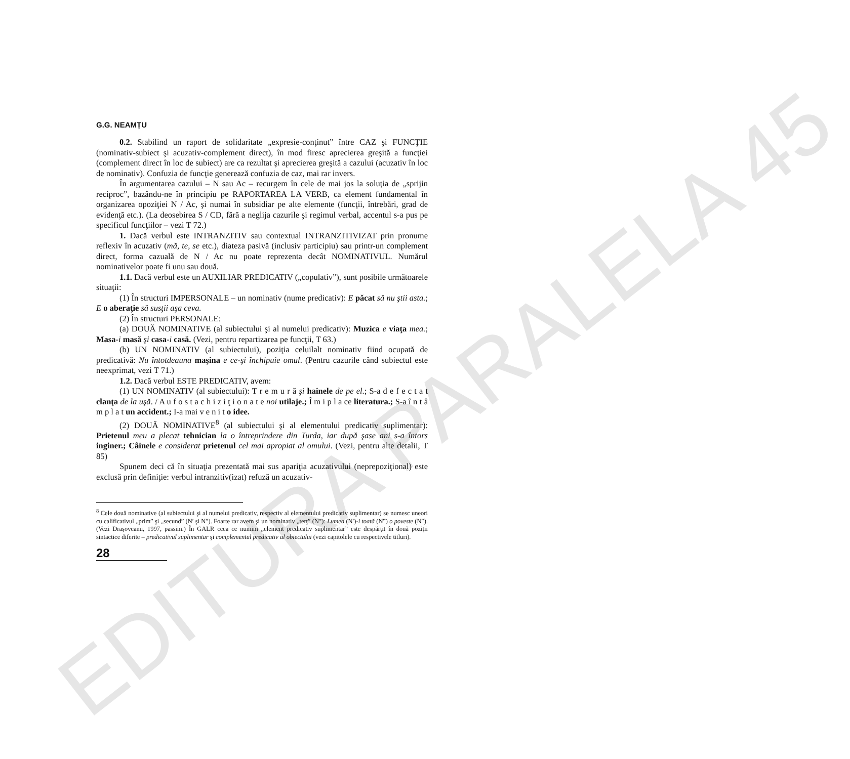EDITURA PARALELA 45
G.G. NEAMȚU
0.2. Stabilind un raport de solidaritate „expresie-conţinut” între CAZ şi FUNCŢIE (nominativ-subiect şi acuzativ-complement direct), în mod firesc aprecierea greşită a funcţiei (complement direct în loc de subiect) are ca rezultat şi aprecierea greşită a cazului (acuzativ în loc de nominativ). Confuzia de funcţie generează confuzia de caz, mai rar invers.
În argumentarea cazului – N sau Ac – recurgem în cele de mai jos la soluţia de „sprijin reciproc”, bazându-ne în principiu pe RAPORTAREA LA VERB, ca element fundamental în organizarea opoziţiei N / Ac, şi numai în subsidiar pe alte elemente (funcţii, întrebări, grad de evidenţă etc.). (La deosebirea S / CD, fără a neglija cazurile şi regimul verbal, accentul s-a pus pe specificul funcţiilor – vezi T 72.)
1. Dacă verbul este INTRANZITIV sau contextual INTRANZITIVIZAT prin pronume reflexiv în acuzativ (mă, te, se etc.), diateza pasivă (inclusiv participiu) sau printr-un complement direct, forma cazuală de N / Ac nu poate reprezenta decât NOMINATIVUL. Numărul nominativelor poate fi unu sau două.
1.1. Dacă verbul este un AUXILIAR PREDICATIV („copulativ”), sunt posibile următoarele situaţii:
(1) În structuri IMPERSONALE – un nominativ (nume predicativ): E păcat să nu ştii asta.; E o aberaţie să susţii aşa ceva.
(2) În structuri PERSONALE:
(a) DOUĂ NOMINATIVE (al subiectului şi al numelui predicativ): Muzica e viaţa mea.; Masa-i masă şi casa-i casă. (Vezi, pentru repartizarea pe funcţii, T 63.)
(b) UN NOMINATIV (al subiectului), poziţia celuilalt nominativ fiind ocupată de predicativă: Nu întotdeauna maşina e ce-şi închipuie omul. (Pentru cazurile când subiectul este neexprimat, vezi T 71.)
1.2. Dacă verbul ESTE PREDICATIV, avem:
(1) UN NOMINATIV (al subiectului): T r e m u r ă şi hainele de pe el.; S-a d e f e c t a t clanţa de la uşă. / A u f o s t a c h i z i ţ i o n a t e noi utilaje.; Î m i p l a ce literatura.; S-a î n t â m p l a t un accident.; I-a mai v e n i t o idee.
(2) DOUĂ NOMINATIVE<sup>8</sup> (al subiectului şi al elementului predicativ suplimentar): Prietenul meu a plecat tehnician la o întreprindere din Turda, iar după şase ani s-a întors inginer.; Câinele e considerat prietenul cel mai apropiat al omului. (Vezi, pentru alte detalii, T 85)
Spunem deci că în situaţia prezentată mai sus apariţia acuzativului (neprepoziţional) este exclusă prin definiţie: verbul intranzitiv(izat) refuză un acuzativ-
<sup>8</sup> Cele două nominative (al subiectului şi al numelui predicativ, respectiv al elementului predicativ suplimentar) se numesc uneori cu calificativul „prim” şi „secund” (N′ şi N″). Foarte rar avem şi un nominativ „terţ” (N‴): Lumea (N′)-i toată (N‴) o poveste (N″). (Vezi Draşoveanu, 1997, passim.) În GALR ceea ce numim „element predicativ suplimentar” este despărţit în două poziţii sintactice diferite – predicativul suplimentar şi complementul predicativ al obiectului (vezi capitolele cu respectivele titluri).
28